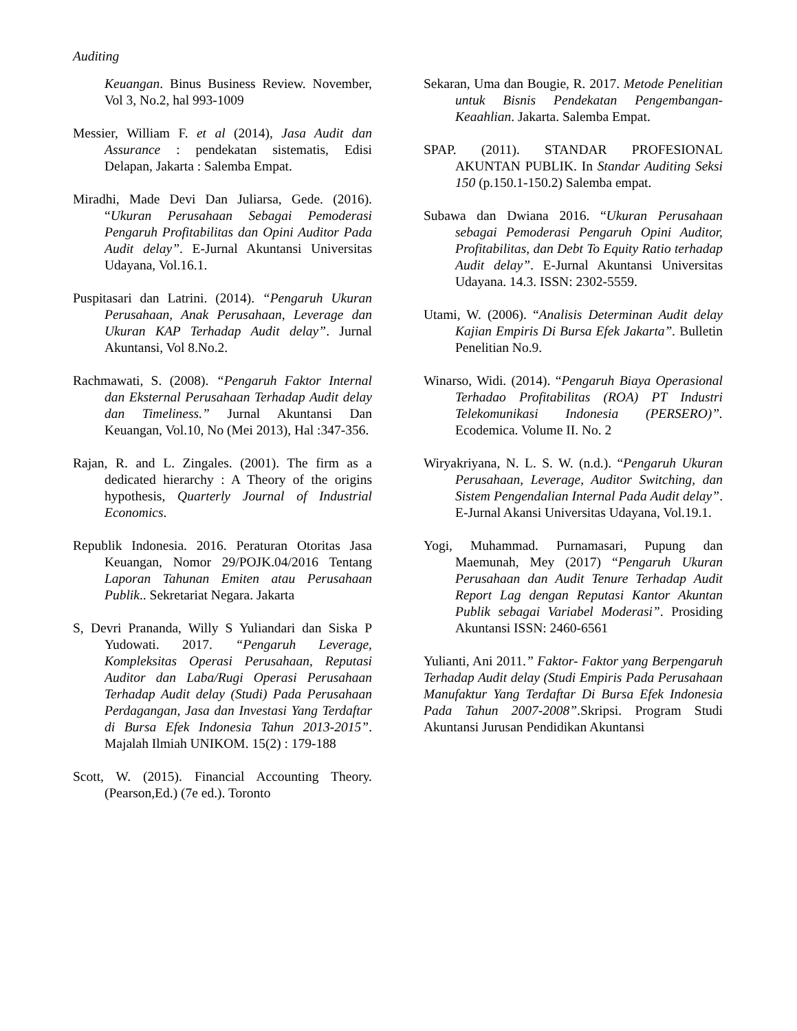Auditing
Keuangan. Binus Business Review. November, Vol 3, No.2, hal 993-1009
Messier, William F. et al (2014), Jasa Audit dan Assurance : pendekatan sistematis, Edisi Delapan, Jakarta : Salemba Empat.
Miradhi, Made Devi Dan Juliarsa, Gede. (2016). “Ukuran Perusahaan Sebagai Pemoderasi Pengaruh Profitabilitas dan Opini Auditor Pada Audit delay”. E-Jurnal Akuntansi Universitas Udayana, Vol.16.1.
Puspitasari dan Latrini. (2014). “Pengaruh Ukuran Perusahaan, Anak Perusahaan, Leverage dan Ukuran KAP Terhadap Audit delay”. Jurnal Akuntansi, Vol 8.No.2.
Rachmawati, S. (2008). “Pengaruh Faktor Internal dan Eksternal Perusahaan Terhadap Audit delay dan Timeliness.” Jurnal Akuntansi Dan Keuangan, Vol.10, No (Mei 2013), Hal :347-356.
Rajan, R. and L. Zingales. (2001). The firm as a dedicated hierarchy : A Theory of the origins hypothesis, Quarterly Journal of Industrial Economics.
Republik Indonesia. 2016. Peraturan Otoritas Jasa Keuangan, Nomor 29/POJK.04/2016 Tentang Laporan Tahunan Emiten atau Perusahaan Publik.. Sekretariat Negara. Jakarta
S, Devri Prananda, Willy S Yuliandari dan Siska P Yudowati. 2017. “Pengaruh Leverage, Kompleksitas Operasi Perusahaan, Reputasi Auditor dan Laba/Rugi Operasi Perusahaan Terhadap Audit delay (Studi) Pada Perusahaan Perdagangan, Jasa dan Investasi Yang Terdaftar di Bursa Efek Indonesia Tahun 2013-2015”. Majalah Ilmiah UNIKOM. 15(2) : 179-188
Scott, W. (2015). Financial Accounting Theory. (Pearson,Ed.) (7e ed.). Toronto
Sekaran, Uma dan Bougie, R. 2017. Metode Penelitian untuk Bisnis Pendekatan Pengembangan-Keaahlian. Jakarta. Salemba Empat.
SPAP. (2011). STANDAR PROFESIONAL AKUNTAN PUBLIK. In Standar Auditing Seksi 150 (p.150.1-150.2) Salemba empat.
Subawa dan Dwiana 2016. “Ukuran Perusahaan sebagai Pemoderasi Pengaruh Opini Auditor, Profitabilitas, dan Debt To Equity Ratio terhadap Audit delay”. E-Jurnal Akuntansi Universitas Udayana. 14.3. ISSN: 2302-5559.
Utami, W. (2006). “Analisis Determinan Audit delay Kajian Empiris Di Bursa Efek Jakarta”. Bulletin Penelitian No.9.
Winarso, Widi. (2014). “Pengaruh Biaya Operasional Terhadao Profitabilitas (ROA) PT Industri Telekomunikasi Indonesia (PERSERO)”. Ecodemica. Volume II. No. 2
Wiryakriyana, N. L. S. W. (n.d.). “Pengaruh Ukuran Perusahaan, Leverage, Auditor Switching, dan Sistem Pengendalian Internal Pada Audit delay”. E-Jurnal Akansi Universitas Udayana, Vol.19.1.
Yogi, Muhammad. Purnamasari, Pupung dan Maemunah, Mey (2017) “Pengaruh Ukuran Perusahaan dan Audit Tenure Terhadap Audit Report Lag dengan Reputasi Kantor Akuntan Publik sebagai Variabel Moderasi”. Prosiding Akuntansi ISSN: 2460-6561
Yulianti, Ani 2011.” Faktor- Faktor yang Berpengaruh Terhadap Audit delay (Studi Empiris Pada Perusahaan Manufaktur Yang Terdaftar Di Bursa Efek Indonesia Pada Tahun 2007-2008”.Skripsi. Program Studi Akuntansi Jurusan Pendidikan Akuntansi